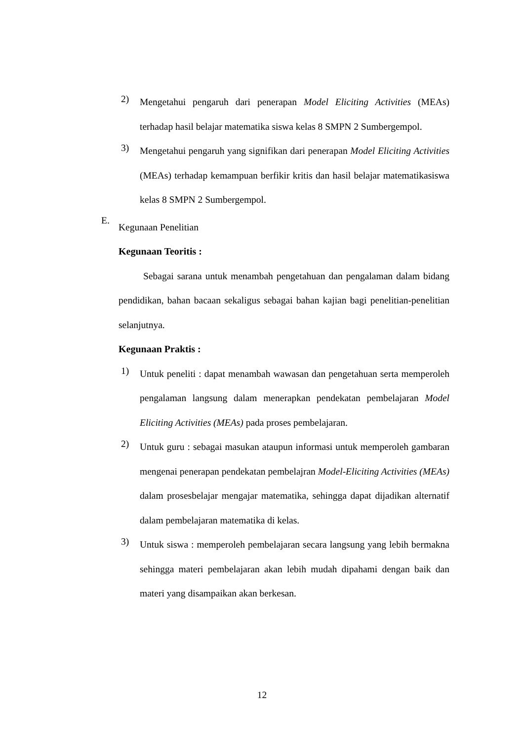2)
Mengetahui pengaruh dari penerapan Model Eliciting Activities (MEAs) terhadap hasil belajar matematika siswa kelas 8 SMPN 2 Sumbergempol.
3)
Mengetahui pengaruh yang signifikan dari penerapan Model Eliciting Activities (MEAs) terhadap kemampuan berfikir kritis dan hasil belajar matematikasiswa kelas 8 SMPN 2 Sumbergempol.
E.
Kegunaan Penelitian
Kegunaan Teoritis :
Sebagai sarana untuk menambah pengetahuan dan pengalaman dalam bidang pendidikan, bahan bacaan sekaligus sebagai bahan kajian bagi penelitian-penelitian selanjutnya.
Kegunaan Praktis :
1)
Untuk peneliti : dapat menambah wawasan dan pengetahuan serta memperoleh pengalaman langsung dalam menerapkan pendekatan pembelajaran Model Eliciting Activities (MEAs) pada proses pembelajaran.
2)
Untuk guru : sebagai masukan ataupun informasi untuk memperoleh gambaran mengenai penerapan pendekatan pembelajran Model-Eliciting Activities (MEAs) dalam prosesbelajar mengajar matematika, sehingga dapat dijadikan alternatif dalam pembelajaran matematika di kelas.
3)
Untuk siswa : memperoleh pembelajaran secara langsung yang lebih bermakna sehingga materi pembelajaran akan lebih mudah dipahami dengan baik dan materi yang disampaikan akan berkesan.
12